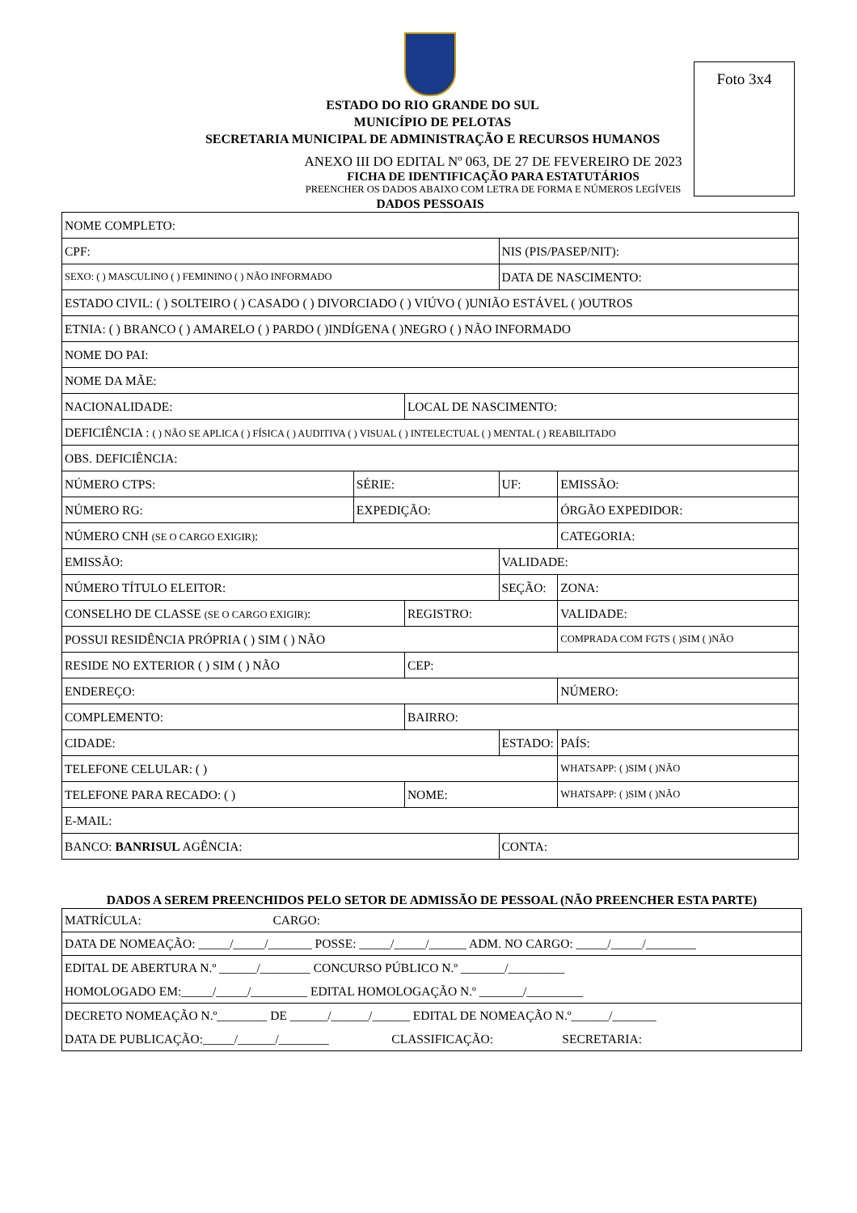Foto 3x4
ESTADO DO RIO GRANDE DO SUL
MUNICÍPIO DE PELOTAS
SECRETARIA MUNICIPAL DE ADMINISTRAÇÃO E RECURSOS HUMANOS
ANEXO III DO EDITAL Nº 063, DE 27 DE FEVEREIRO DE 2023
FICHA DE IDENTIFICAÇÃO PARA ESTATUTÁRIOS
PREENCHER OS DADOS ABAIXO COM LETRA DE FORMA E NÚMEROS LEGÍVEIS
| DADOS PESSOAIS | | | | |
| --- | --- | --- | --- | --- |
| NOME COMPLETO: | | | | |
| CPF: | | | NIS (PIS/PASEP/NIT): | |
| SEXO: ( ) MASCULINO ( ) FEMININO ( ) NÃO INFORMADO | | | DATA DE NASCIMENTO: | |
| ESTADO CIVIL: ( ) SOLTEIRO ( ) CASADO ( ) DIVORCIADO ( ) VIÚVO ( )UNIÃO ESTÁVEL ( )OUTROS | | | | |
| ETNIA: ( ) BRANCO ( ) AMARELO ( ) PARDO ( )INDÍGENA ( )NEGRO ( ) NÃO INFORMADO | | | | |
| NOME DO PAI: | | | | |
| NOME DA MÃE: | | | | |
| NACIONALIDADE: | | LOCAL DE NASCIMENTO: | | |
| DEFICIÊNCIA : ( ) NÃO SE APLICA ( ) FÍSICA ( ) AUDITIVA ( ) VISUAL ( ) INTELECTUAL ( ) MENTAL ( ) REABILITADO | | | | |
| OBS. DEFICIÊNCIA: | | | | |
| NÚMERO CTPS: | SÉRIE: | | UF: | EMISSÃO: |
| NÚMERO RG: | EXPEDIÇÃO: | | | ÓRGÃO EXPEDIDOR: |
| NÚMERO CNH (SE O CARGO EXIGIR) : | | | | CATEGORIA: |
| EMISSÃO: | | | VALIDADE: | |
| NÚMERO TÍTULO ELEITOR: | | | SEÇÃO: | ZONA: |
| CONSELHO DE CLASSE (SE O CARGO EXIGIR) : | | REGISTRO: | | VALIDADE: |
| POSSUI RESIDÊNCIA PRÓPRIA ( ) SIM ( ) NÃO | | | | COMPRADA COM FGTS ( )SIM ( )NÃO |
| RESIDE NO EXTERIOR ( ) SIM ( ) NÃO | | CEP: | | |
| ENDEREÇO: | | | | NÚMERO: |
| COMPLEMENTO: | | BAIRRO: | | |
| CIDADE: | | | ESTADO: | PAÍS: |
| TELEFONE CELULAR: ( ) | | | | WHATSAPP: ( )SIM ( )NÃO |
| TELEFONE PARA RECADO: ( ) | | NOME: | | WHATSAPP: ( )SIM ( )NÃO |
| E-MAIL: | | | | |
| BANCO: BANRISUL AGÊNCIA: | | | CONTA: | |
| DADOS A SEREM PREENCHIDOS PELO SETOR DE ADMISSÃO DE PESSOAL (NÃO PREENCHER ESTA PARTE) |
| --- |
| MATRÍCULA: CARGO: |
| DATA DE NOMEAÇÃO: _____/_____/_______ POSSE: _____/_____/______ ADM. NO CARGO: _____/_____/________ |
| EDITAL DE ABERTURA N.º ______/________ CONCURSO PÚBLICO N.º _______/_________ HOMOLOGADO EM:_____/_____/_________ EDITAL HOMOLOGAÇÃO N.º _______/_________ |
| DECRETO NOMEAÇÃO N.º________ DE ______/______/______ EDITAL DE NOMEAÇÃO N.º______/_______ DATA DE PUBLICAÇÃO:_____/______/________ CLASSIFICAÇÃO: SECRETARIA: |